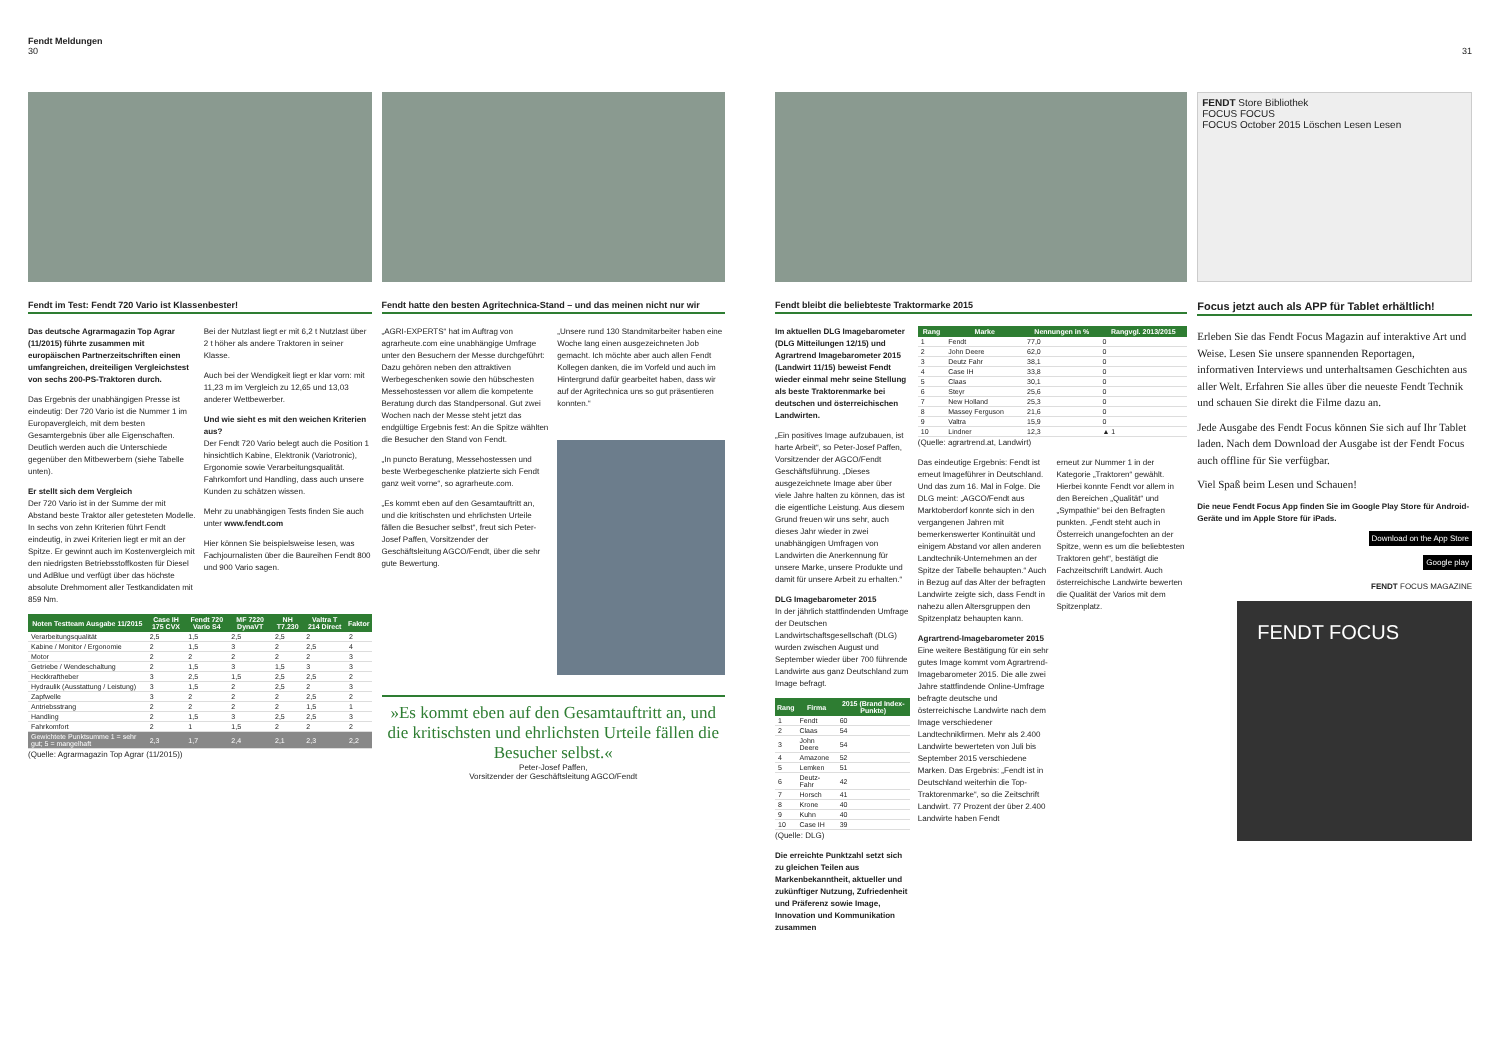Fendt Meldungen
30 31
Fendt im Test: Fendt 720 Vario ist Klassenbester!
Das deutsche Agrarmagazin Top Agrar (11/2015) führte zusammen mit europäischen Partnerzeitschriften einen umfangreichen, dreiteiligen Vergleichstest von sechs 200-PS-Traktoren durch.
Das Ergebnis der unabhängigen Presse ist eindeutig: Der 720 Vario ist die Nummer 1 im Europavergleich, mit dem besten Gesamtergebnis über alle Eigenschaften. Deutlich werden auch die Unterschiede gegenüber den Mitbewerbern (siehe Tabelle unten).
Er stellt sich dem Vergleich
Der 720 Vario ist in der Summe der mit Abstand beste Traktor aller getesteten Modelle. In sechs von zehn Kriterien führt Fendt eindeutig, in zwei Kriterien liegt er mit an der Spitze. Er gewinnt auch im Kostenvergleich mit den niedrigsten Betriebsstoffkosten für Diesel und AdBlue und verfügt über das höchste absolute Drehmoment aller Testkandidaten mit 859 Nm.
Bei der Nutzlast liegt er mit 6,2 t Nutzlast über 2 t höher als andere Traktoren in seiner Klasse.
Auch bei der Wendigkeit liegt er klar vorn: mit 11,23 m im Vergleich zu 12,65 und 13,03 anderer Wettbewerber.
Und wie sieht es mit den weichen Kriterien aus?
Der Fendt 720 Vario belegt auch die Position 1 hinsichtlich Kabine, Elektronik (Variotronic), Ergonomie sowie Verarbeitungsqualität. Fahrkomfort und Handling, dass auch unsere Kunden zu schätzen wissen.
Mehr zu unabhängigen Tests finden Sie auch unter www.fendt.com
Hier können Sie beispielsweise lesen, was Fachjournalisten über die Baureihen Fendt 800 und 900 Vario sagen.
| Noten Testteam Ausgabe 11/2015 | Case IH 175 CVX | Fendt 720 Vario S4 | MF 7220 DynaVT | NH T7.230 | Valtra T 214 Direct | Faktor |
| --- | --- | --- | --- | --- | --- | --- |
| Verarbeitungsqualität | 2,5 | 1,5 | 2,5 | 2,5 | 2 | 2 |
| Kabine / Monitor / Ergonomie | 2 | 1,5 | 3 | 2 | 2,5 | 4 |
| Motor | 2 | 2 | 2 | 2 | 2 | 3 |
| Getriebe / Wendeschaltung | 2 | 1,5 | 3 | 1,5 | 3 | 3 |
| Heckkraftheber | 3 | 2,5 | 1,5 | 2,5 | 2,5 | 2 |
| Hydraulik (Ausstattung / Leistung) | 3 | 1,5 | 2 | 2,5 | 2 | 3 |
| Zapfwelle | 3 | 2 | 2 | 2 | 2,5 | 2 |
| Antriebsstrang | 2 | 2 | 2 | 2 | 1,5 | 1 |
| Handling | 2 | 1,5 | 3 | 2,5 | 2,5 | 3 |
| Fahrkomfort | 2 | 1 | 1,5 | 2 | 2 | 2 |
| Gewichtete Punktsumme 1 = sehr gut; 5 = mangelhaft | 2,3 | 1,7 | 2,4 | 2,1 | 2,3 | 2,2 |
(Quelle: Agrarmagazin Top Agrar (11/2015))
Fendt hatte den besten Agritechnica-Stand – und das meinen nicht nur wir
„AGRI-EXPERTS“ hat im Auftrag von agrarheute.com eine unabhängige Umfrage unter den Besuchern der Messe durchgeführt: Dazu gehören neben den attraktiven Werbegeschenken sowie den hübschesten Messehostessen vor allem die kompetente Beratung durch das Standpersonal. Gut zwei Wochen nach der Messe steht jetzt das endgültige Ergebnis fest: An die Spitze wählten die Besucher den Stand von Fendt.
„In puncto Beratung, Messehostessen und beste Werbegeschenke platzierte sich Fendt ganz weit vorne“, so agrarheute.com.
„Es kommt eben auf den Gesamtauftritt an, und die kritischsten und ehrlichsten Urteile fällen die Besucher selbst“, freut sich Peter-Josef Paffen, Vorsitzender der Geschäftsleitung AGCO/Fendt, über die sehr gute Bewertung.
„Unsere rund 130 Standmitarbeiter haben eine Woche lang einen ausgezeichneten Job gemacht. Ich möchte aber auch allen Fendt Kollegen danken, die im Vorfeld und auch im Hintergrund dafür gearbeitet haben, dass wir auf der Agritechnica uns so gut präsentieren konnten.“
»Es kommt eben auf den Gesamtauftritt an, und die kritischsten und ehrlichsten Urteile fällen die Besucher selbst.«
Peter-Josef Paffen,
Vorsitzender der Geschäftsleitung AGCO/Fendt
Fendt bleibt die beliebteste Traktormarke 2015
Im aktuellen DLG Imagebarometer (DLG Mitteilungen 12/15) und Agrartrend Imagebarometer 2015 (Landwirt 11/15) beweist Fendt wieder einmal mehr seine Stellung als beste Traktorenmarke bei deutschen und österreichischen Landwirten.
„Ein positives Image aufzubauen, ist harte Arbeit“, so Peter-Josef Paffen, Vorsitzender der AGCO/Fendt Geschäftsführung. „Dieses ausgezeichnete Image aber über viele Jahre halten zu können, das ist die eigentliche Leistung. Aus diesem Grund freuen wir uns sehr, auch dieses Jahr wieder in zwei unabhängigen Umfragen von Landwirten die Anerkennung für unsere Marke, unsere Produkte und damit für unsere Arbeit zu erhalten.“
DLG Imagebarometer 2015
In der jährlich stattfindenden Umfrage der Deutschen Landwirtschaftsgesellschaft (DLG) wurden zwischen August und September wieder über 700 führende Landwirte aus ganz Deutschland zum Image befragt.
| Rang | Firma | 2015 (Brand Index-Punkte) |
| --- | --- | --- |
| 1 | Fendt | 60 |
| 2 | Claas | 54 |
| 3 | John Deere | 54 |
| 4 | Amazone | 52 |
| 5 | Lemken | 51 |
| 6 | Deutz-Fahr | 42 |
| 7 | Horsch | 41 |
| 8 | Krone | 40 |
| 9 | Kuhn | 40 |
| 10 | Case IH | 39 |
(Quelle: DLG)
Die erreichte Punktzahl setzt sich zu gleichen Teilen aus Markenbekanntheit, aktueller und zukünftiger Nutzung, Zufriedenheit und Präferenz sowie Image, Innovation und Kommunikation zusammen
| Rang | Marke | Nennungen in % | Rangvgl. 2013/2015 |
| --- | --- | --- | --- |
| 1 | Fendt | 77,0 | 0 |
| 2 | John Deere | 62,0 | 0 |
| 3 | Deutz Fahr | 38,1 | 0 |
| 4 | Case IH | 33,8 | 0 |
| 5 | Claas | 30,1 | 0 |
| 6 | Steyr | 25,6 | 0 |
| 7 | New Holland | 25,3 | 0 |
| 8 | Massey Ferguson | 21,6 | 0 |
| 9 | Valtra | 15,9 | 0 |
| 10 | Lindner | 12,3 | ▲ 1 |
(Quelle: agrartrend.at, Landwirt)
Das eindeutige Ergebnis: Fendt ist erneut Imageführer in Deutschland. Und das zum 16. Mal in Folge. Die DLG meint: „AGCO/Fendt aus Marktoberdorf konnte sich in den vergangenen Jahren mit bemerkenswerter Kontinuität und einigem Abstand vor allen anderen Landtechnik-Unternehmen an der Spitze der Tabelle behaupten.“ Auch in Bezug auf das Alter der befragten Landwirte zeigte sich, dass Fendt in nahezu allen Altersgruppen den Spitzenplatz behaupten kann.
Agrartrend-Imagebarometer 2015
Eine weitere Bestätigung für ein sehr gutes Image kommt vom Agrartrend-Imagebarometer 2015. Die alle zwei Jahre stattfindende Online-Umfrage befragte deutsche und österreichische Landwirte nach dem Image verschiedener Landtechnikfirmen. Mehr als 2.400 Landwirte bewerteten von Juli bis September 2015 verschiedene Marken. Das Ergebnis: „Fendt ist in Deutschland weiterhin die Top-Traktorenmarke“, so die Zeitschrift Landwirt. 77 Prozent der über 2.400 Landwirte haben Fendt
erneut zur Nummer 1 in der Kategorie „Traktoren“ gewählt. Hierbei konnte Fendt vor allem in den Bereichen „Qualität“ und „Sympathie“ bei den Befragten punkten. „Fendt steht auch in Österreich unangefochten an der Spitze, wenn es um die beliebtesten Traktoren geht“, bestätigt die Fachzeitschrift Landwirt. Auch österreichische Landwirte bewerten die Qualität der Varios mit dem Spitzenplatz.
FENDT Store Bibliothek
FOCUS FOCUS
FOCUS October 2015 Löschen Lesen Lesen
Focus jetzt auch als APP für Tablet erhältlich!
Erleben Sie das Fendt Focus Magazin auf interaktive Art und Weise. Lesen Sie unsere spannenden Reportagen, informativen Interviews und unterhaltsamen Geschichten aus aller Welt. Erfahren Sie alles über die neueste Fendt Technik und schauen Sie direkt die Filme dazu an.
Jede Ausgabe des Fendt Focus können Sie sich auf Ihr Tablet laden. Nach dem Download der Ausgabe ist der Fendt Focus auch offline für Sie verfügbar.
Viel Spaß beim Lesen und Schauen!
Die neue Fendt Focus App finden Sie im Google Play Store für Android-Geräte und im Apple Store für iPads.
Download on the App Store
Google play
FENDT FOCUS MAGAZINE
FENDT FOCUS